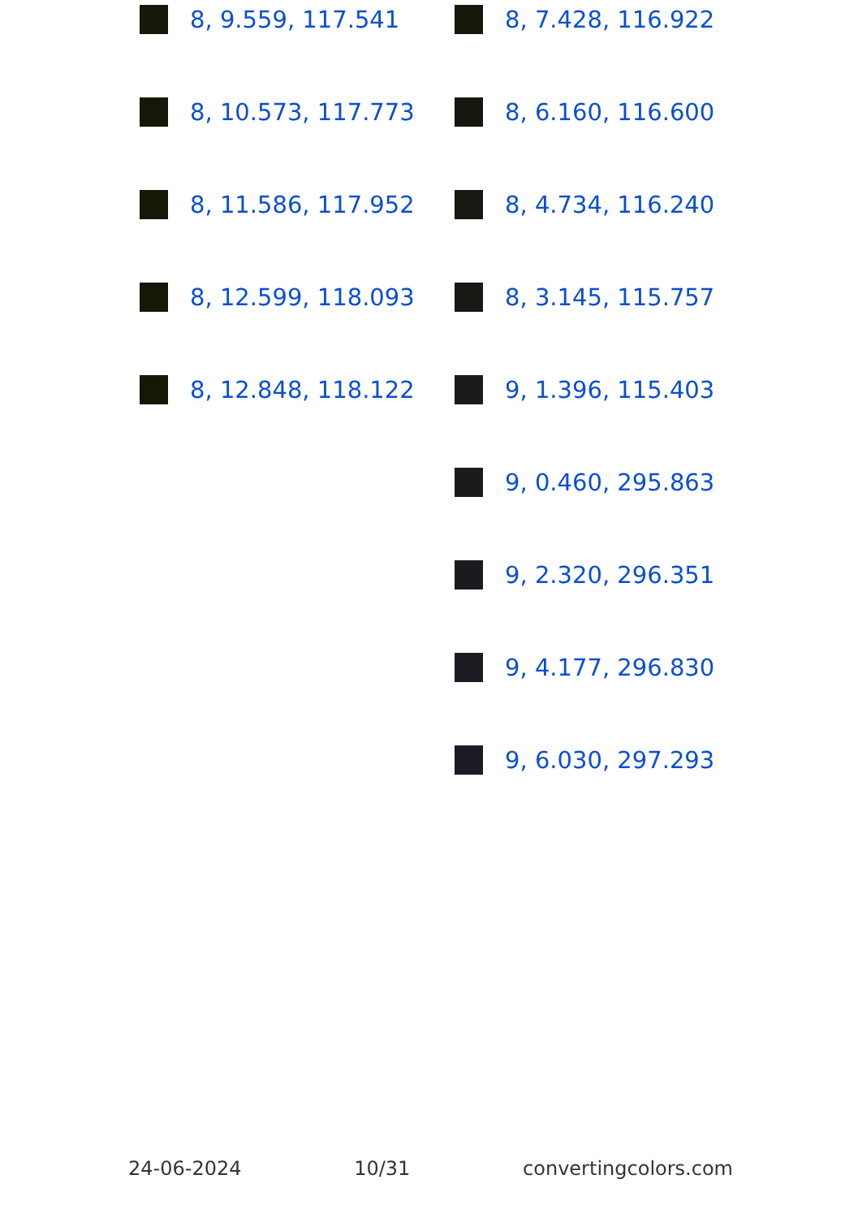8, 9.559, 117.541
8, 10.573, 117.773
8, 11.586, 117.952
8, 12.599, 118.093
8, 12.848, 118.122
8, 7.428, 116.922
8, 6.160, 116.600
8, 4.734, 116.240
8, 3.145, 115.757
9, 1.396, 115.403
9, 0.460, 295.863
9, 2.320, 296.351
9, 4.177, 296.830
9, 6.030, 297.293
24-06-2024 10/31 convertingcolors.com